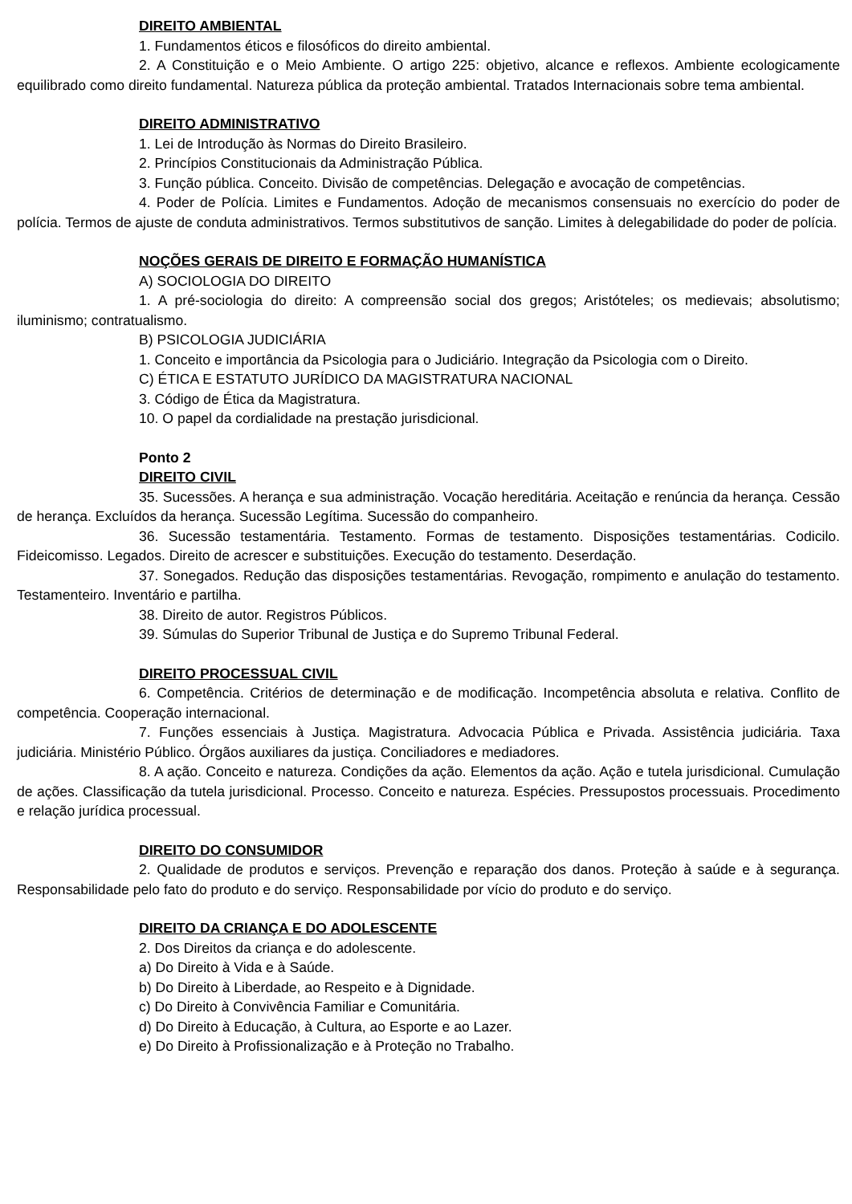DIREITO AMBIENTAL
1. Fundamentos éticos e filosóficos do direito ambiental.
2. A Constituição e o Meio Ambiente. O artigo 225: objetivo, alcance e reflexos. Ambiente ecologicamente equilibrado como direito fundamental. Natureza pública da proteção ambiental. Tratados Internacionais sobre tema ambiental.
DIREITO ADMINISTRATIVO
1. Lei de Introdução às Normas do Direito Brasileiro.
2. Princípios Constitucionais da Administração Pública.
3. Função pública. Conceito. Divisão de competências. Delegação e avocação de competências.
4. Poder de Polícia. Limites e Fundamentos. Adoção de mecanismos consensuais no exercício do poder de polícia. Termos de ajuste de conduta administrativos. Termos substitutivos de sanção. Limites à delegabilidade do poder de polícia.
NOÇÕES GERAIS DE DIREITO E FORMAÇÃO HUMANÍSTICA
A) SOCIOLOGIA DO DIREITO
1. A pré-sociologia do direito: A compreensão social dos gregos; Aristóteles; os medievais; absolutismo; iluminismo; contratualismo.
B) PSICOLOGIA JUDICIÁRIA
1. Conceito e importância da Psicologia para o Judiciário. Integração da Psicologia com o Direito.
C) ÉTICA E ESTATUTO JURÍDICO DA MAGISTRATURA NACIONAL
3. Código de Ética da Magistratura.
10. O papel da cordialidade na prestação jurisdicional.
Ponto 2
DIREITO CIVIL
35. Sucessões. A herança e sua administração. Vocação hereditária. Aceitação e renúncia da herança. Cessão de herança. Excluídos da herança. Sucessão Legítima. Sucessão do companheiro.
36. Sucessão testamentária. Testamento. Formas de testamento. Disposições testamentárias. Codicilo. Fideicomisso. Legados. Direito de acrescer e substituições. Execução do testamento. Deserdação.
37. Sonegados. Redução das disposições testamentárias. Revogação, rompimento e anulação do testamento. Testamenteiro. Inventário e partilha.
38. Direito de autor. Registros Públicos.
39. Súmulas do Superior Tribunal de Justiça e do Supremo Tribunal Federal.
DIREITO PROCESSUAL CIVIL
6. Competência. Critérios de determinação e de modificação. Incompetência absoluta e relativa. Conflito de competência. Cooperação internacional.
7. Funções essenciais à Justiça. Magistratura. Advocacia Pública e Privada. Assistência judiciária. Taxa judiciária. Ministério Público. Órgãos auxiliares da justiça. Conciliadores e mediadores.
8. A ação. Conceito e natureza. Condições da ação. Elementos da ação. Ação e tutela jurisdicional. Cumulação de ações. Classificação da tutela jurisdicional. Processo. Conceito e natureza. Espécies. Pressupostos processuais. Procedimento e relação jurídica processual.
DIREITO DO CONSUMIDOR
2. Qualidade de produtos e serviços. Prevenção e reparação dos danos. Proteção à saúde e à segurança. Responsabilidade pelo fato do produto e do serviço. Responsabilidade por vício do produto e do serviço.
DIREITO DA CRIANÇA E DO ADOLESCENTE
2. Dos Direitos da criança e do adolescente.
a) Do Direito à Vida e à Saúde.
b) Do Direito à Liberdade, ao Respeito e à Dignidade.
c) Do Direito à Convivência Familiar e Comunitária.
d) Do Direito à Educação, à Cultura, ao Esporte e ao Lazer.
e) Do Direito à Profissionalização e à Proteção no Trabalho.